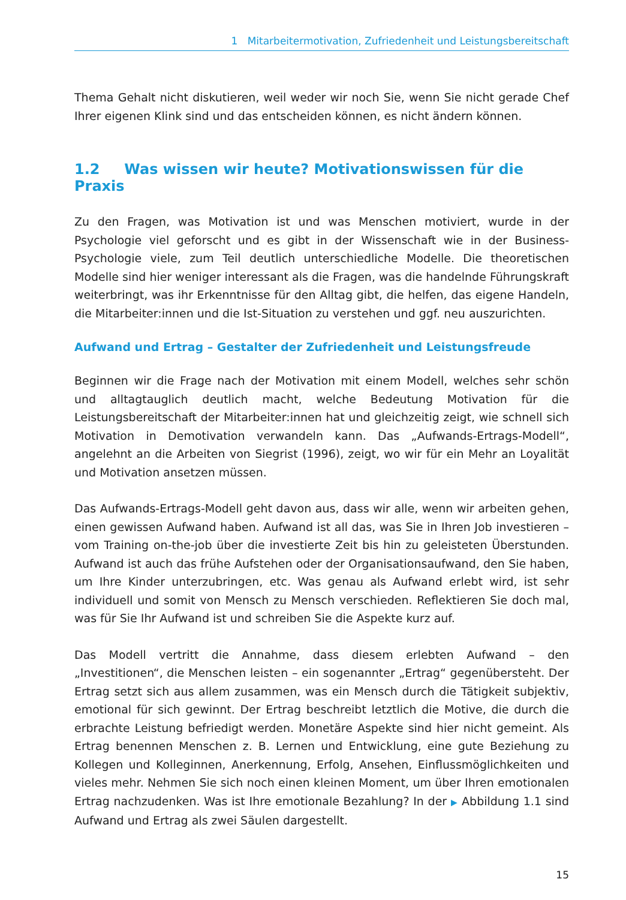1 Mitarbeitermotivation, Zufriedenheit und Leistungsbereitschaft
Thema Gehalt nicht diskutieren, weil weder wir noch Sie, wenn Sie nicht gerade Chef Ihrer eigenen Klink sind und das entscheiden können, es nicht ändern können.
1.2 Was wissen wir heute? Motivationswissen für die Praxis
Zu den Fragen, was Motivation ist und was Menschen motiviert, wurde in der Psychologie viel geforscht und es gibt in der Wissenschaft wie in der Business-Psychologie viele, zum Teil deutlich unterschiedliche Modelle. Die theoretischen Modelle sind hier weniger interessant als die Fragen, was die handelnde Führungskraft weiterbringt, was ihr Erkenntnisse für den Alltag gibt, die helfen, das eigene Handeln, die Mitarbeiter:innen und die Ist-Situation zu verstehen und ggf. neu auszurichten.
Aufwand und Ertrag – Gestalter der Zufriedenheit und Leistungsfreude
Beginnen wir die Frage nach der Motivation mit einem Modell, welches sehr schön und alltagtauglich deutlich macht, welche Bedeutung Motivation für die Leistungsbereitschaft der Mitarbeiter:innen hat und gleichzeitig zeigt, wie schnell sich Motivation in Demotivation verwandeln kann. Das „Aufwands-Ertrags-Modell“, angelehnt an die Arbeiten von Siegrist (1996), zeigt, wo wir für ein Mehr an Loyalität und Motivation ansetzen müssen.
Das Aufwands-Ertrags-Modell geht davon aus, dass wir alle, wenn wir arbeiten gehen, einen gewissen Aufwand haben. Aufwand ist all das, was Sie in Ihren Job investieren – vom Training on-the-job über die investierte Zeit bis hin zu geleisteten Überstunden. Aufwand ist auch das frühe Aufstehen oder der Organisationsaufwand, den Sie haben, um Ihre Kinder unterzubringen, etc. Was genau als Aufwand erlebt wird, ist sehr individuell und somit von Mensch zu Mensch verschieden. Reflektieren Sie doch mal, was für Sie Ihr Aufwand ist und schreiben Sie die Aspekte kurz auf.
Das Modell vertritt die Annahme, dass diesem erlebten Aufwand – den „Investitionen“, die Menschen leisten – ein sogenannter „Ertrag“ gegenübersteht. Der Ertrag setzt sich aus allem zusammen, was ein Mensch durch die Tätigkeit subjektiv, emotional für sich gewinnt. Der Ertrag beschreibt letztlich die Motive, die durch die erbrachte Leistung befriedigt werden. Monetäre Aspekte sind hier nicht gemeint. Als Ertrag benennen Menschen z. B. Lernen und Entwicklung, eine gute Beziehung zu Kollegen und Kolleginnen, Anerkennung, Erfolg, Ansehen, Einflussmöglichkeiten und vieles mehr. Nehmen Sie sich noch einen kleinen Moment, um über Ihren emotionalen Ertrag nachzudenken. Was ist Ihre emotionale Bezahlung? In der ▶ Abbildung 1.1 sind Aufwand und Ertrag als zwei Säulen dargestellt.
15